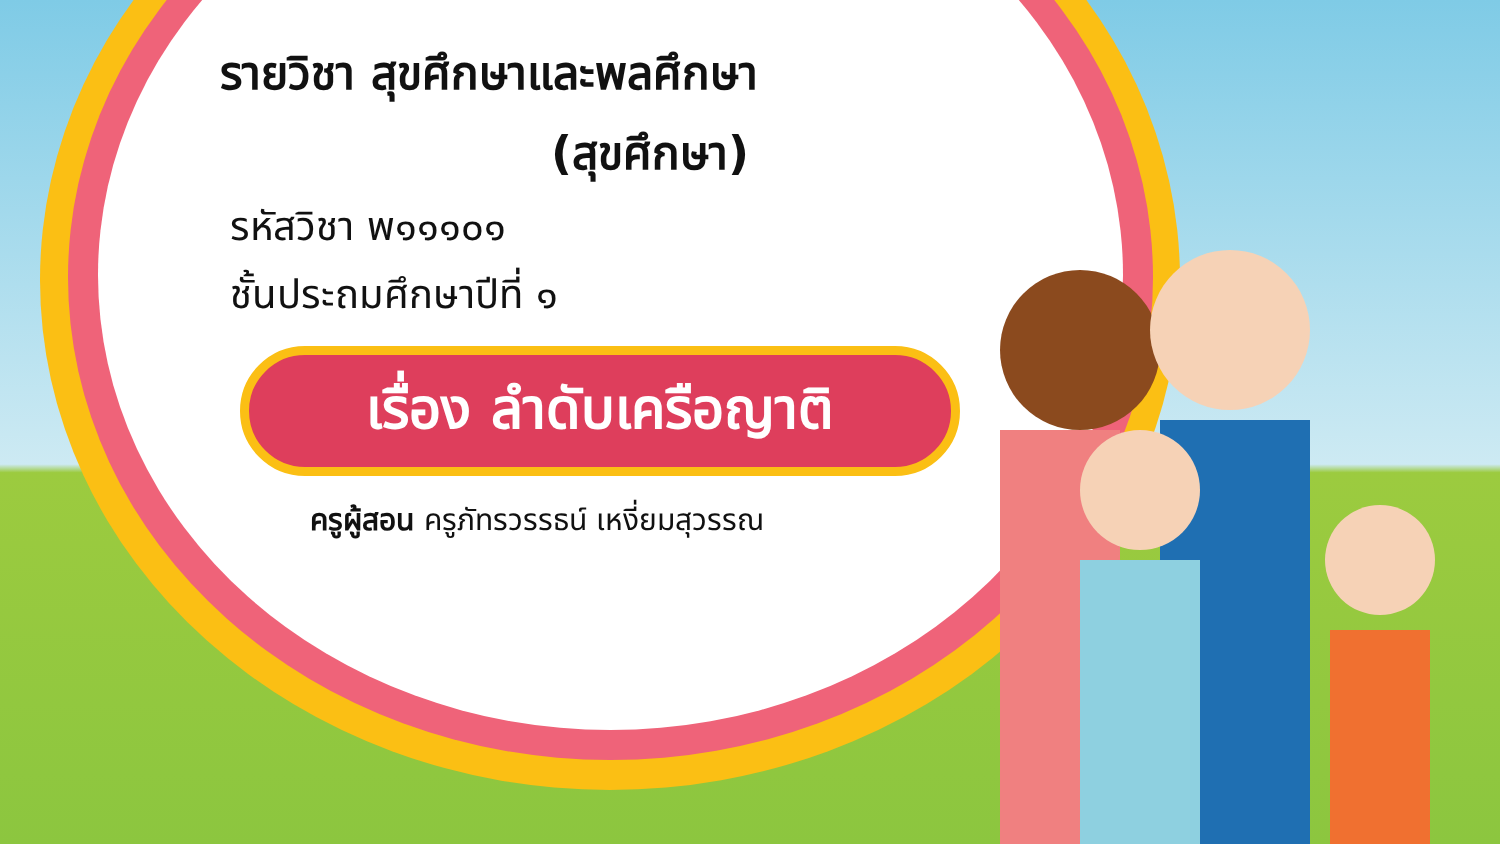รายวิชา สุขศึกษาและพลศึกษา
(สุขศึกษา)
รหัสวิชา พ๑๑๑๐๑
ชั้นประถมศึกษาปีที่ ๑
เรื่อง ลำดับเครือญาติ
ครูผู้สอน ครูภัทรวรรธน์ เหงี่ยมสุวรรณ